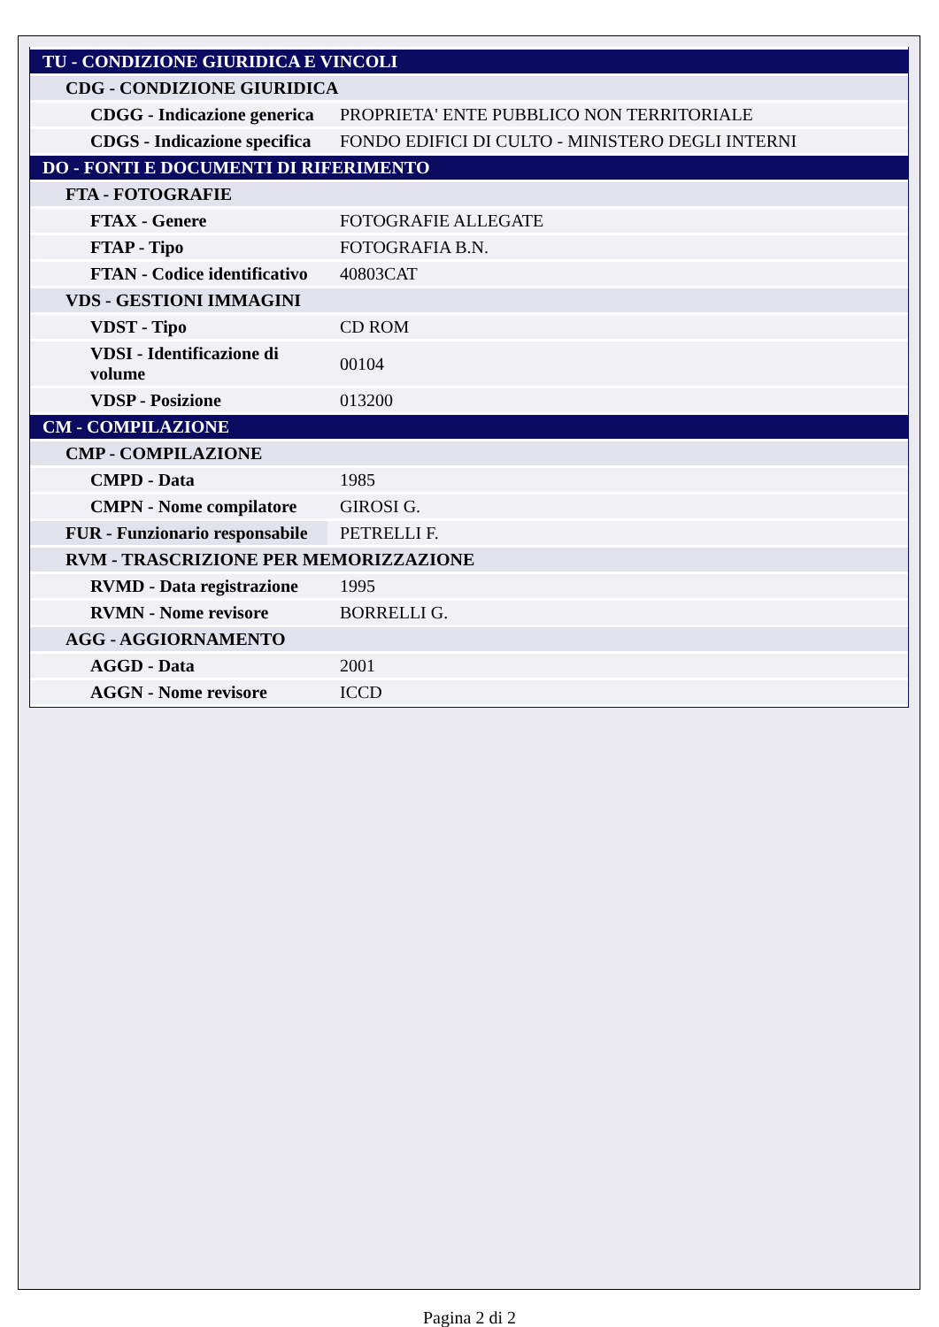| TU - CONDIZIONE GIURIDICA E VINCOLI | |
| CDG - CONDIZIONE GIURIDICA | |
| CDGG - Indicazione generica | PROPRIETA' ENTE PUBBLICO NON TERRITORIALE |
| CDGS - Indicazione specifica | FONDO EDIFICI DI CULTO - MINISTERO DEGLI INTERNI |
| DO - FONTI E DOCUMENTI DI RIFERIMENTO | |
| FTA - FOTOGRAFIE | |
| FTAX - Genere | FOTOGRAFIE ALLEGATE |
| FTAP - Tipo | FOTOGRAFIA B.N. |
| FTAN - Codice identificativo | 40803CAT |
| VDS - GESTIONI IMMAGINI | |
| VDST - Tipo | CD ROM |
| VDSI - Identificazione di volume | 00104 |
| VDSP - Posizione | 013200 |
| CM - COMPILAZIONE | |
| CMP - COMPILAZIONE | |
| CMPD - Data | 1985 |
| CMPN - Nome compilatore | GIROSI G. |
| FUR - Funzionario responsabile | PETRELLI F. |
| RVM - TRASCRIZIONE PER MEMORIZZAZIONE | |
| RVMD - Data registrazione | 1995 |
| RVMN - Nome revisore | BORRELLI G. |
| AGG - AGGIORNAMENTO | |
| AGGD - Data | 2001 |
| AGGN - Nome revisore | ICCD |
Pagina 2 di 2